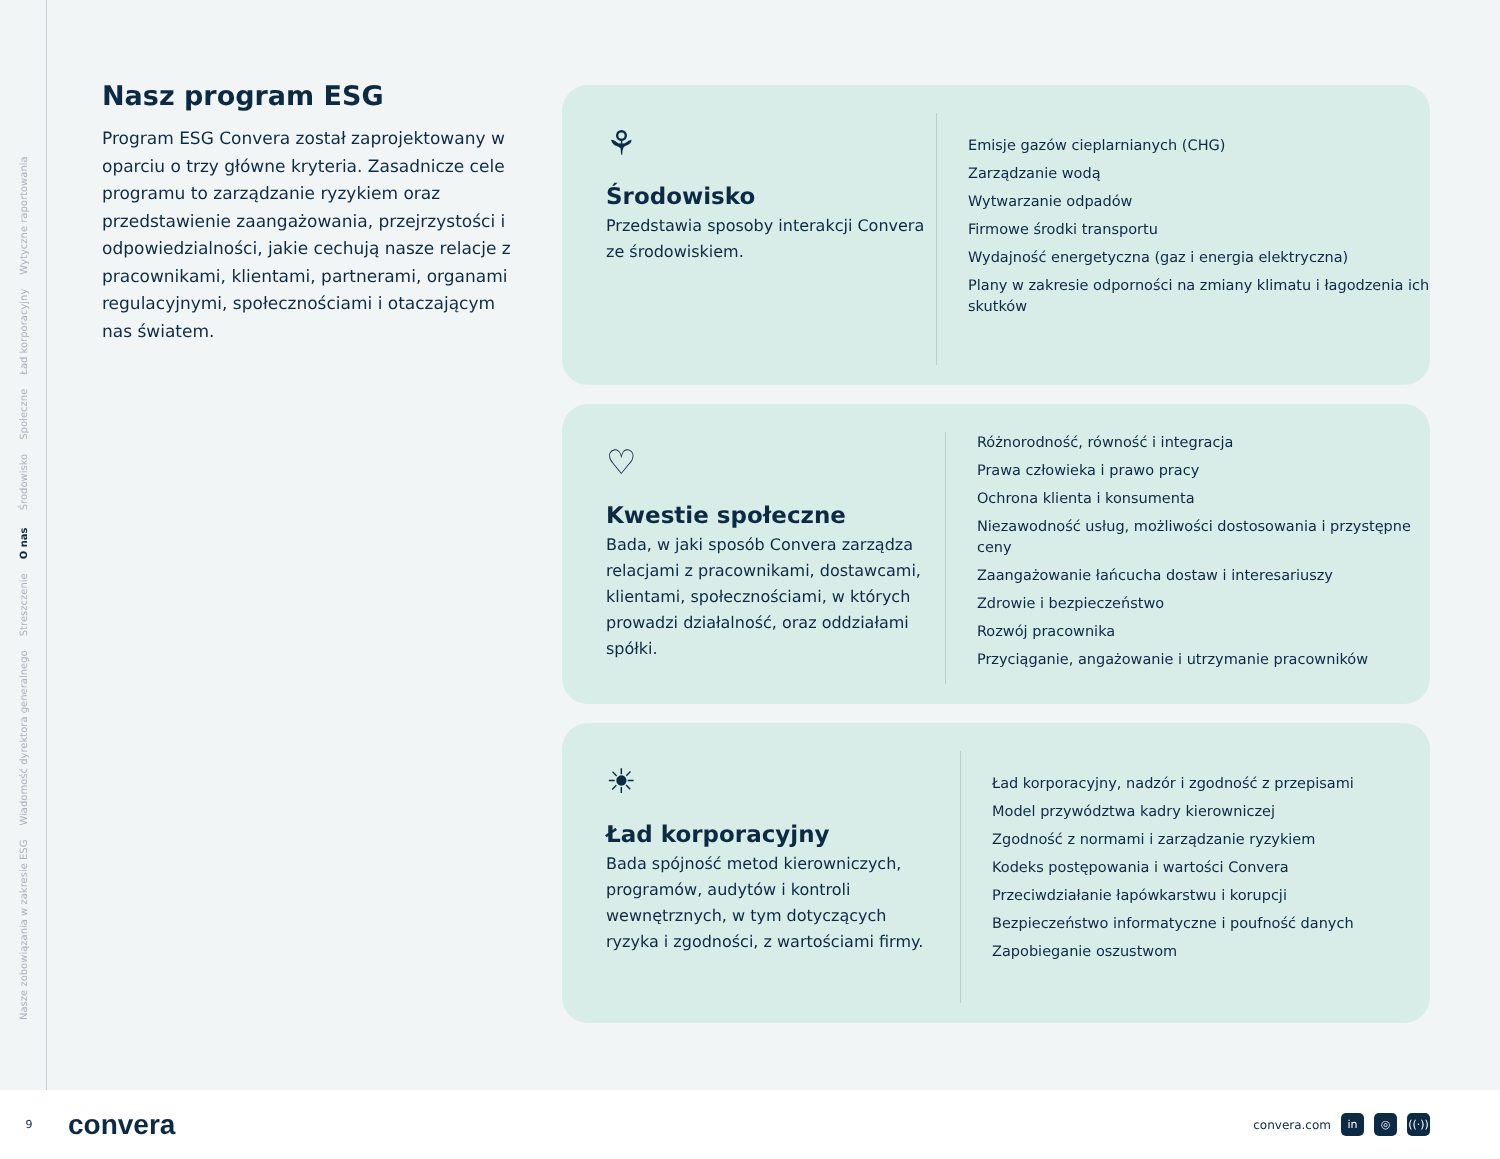Nasze zobowiązania w zakresie ESG Wiadomość dyrektora generalnego Streszczenie O nas Środowisko Społeczne Ład korporacyjny Wytyczne raportowania
Nasz program ESG
Program ESG Convera został zaprojektowany w oparciu o trzy główne kryteria. Zasadnicze cele programu to zarządzanie ryzykiem oraz przedstawienie zaangażowania, przejrzystości i odpowiedzialności, jakie cechują nasze relacje z pracownikami, klientami, partnerami, organami regulacyjnymi, społecznościami i otaczającym nas światem.
⚘
Środowisko
Przedstawia sposoby interakcji Convera ze środowiskiem.
Emisje gazów cieplarnianych (CHG)
Zarządzanie wodą
Wytwarzanie odpadów
Firmowe środki transportu
Wydajność energetyczna (gaz i energia elektryczna)
Plany w zakresie odporności na zmiany klimatu i łagodzenia ich skutków
♡
Kwestie społeczne
Bada, w jaki sposób Convera zarządza relacjami z pracownikami, dostawcami, klientami, społecznościami, w których prowadzi działalność, oraz oddziałami spółki.
Różnorodność, równość i integracja
Prawa człowieka i prawo pracy
Ochrona klienta i konsumenta
Niezawodność usług, możliwości dostosowania i przystępne ceny
Zaangażowanie łańcucha dostaw i interesariuszy
Zdrowie i bezpieczeństwo
Rozwój pracownika
Przyciąganie, angażowanie i utrzymanie pracowników
☀
Ład korporacyjny
Bada spójność metod kierowniczych, programów, audytów i kontroli wewnętrznych, w tym dotyczących ryzyka i zgodności, z wartościami firmy.
Ład korporacyjny, nadzór i zgodność z przepisami
Model przywództwa kadry kierowniczej
Zgodność z normami i zarządzanie ryzykiem
Kodeks postępowania i wartości Convera
Przeciwdziałanie łapówkarstwu i korupcji
Bezpieczeństwo informatyczne i poufność danych
Zapobieganie oszustwom
9
convera
convera.com in ◎ ((·))